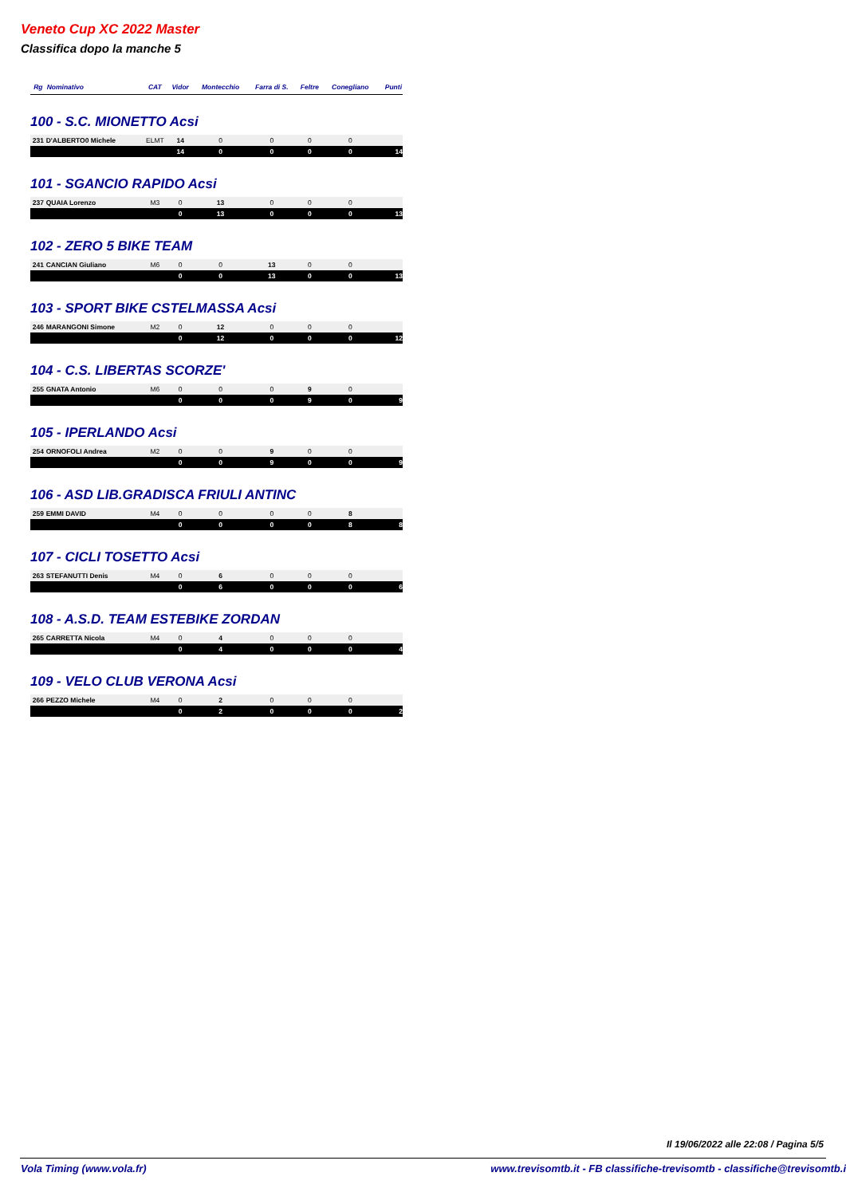Veneto Cup XC 2022 Master
Classifica dopo la manche 5
| Rg | Nominativo | CAT | Vidor | Montecchio | Farra di S. | Feltre | Conegliano | Punti |
| --- | --- | --- | --- | --- | --- | --- | --- | --- |
| 100 - S.C. MIONETTO Acsi | | | | | | | | |
| 231 | D'ALBERTO0 Michele | ELMT | 14 | 0 | 0 | 0 | 0 | |
| | | | 14 | 0 | 0 | 0 | 0 | 14 |
| 101 - SGANCIO RAPIDO Acsi | | | | | | | | |
| 237 | QUAIA Lorenzo | M3 | 0 | 13 | 0 | 0 | 0 | |
| | | | 0 | 13 | 0 | 0 | 0 | 13 |
| 102 - ZERO 5 BIKE TEAM | | | | | | | | |
| 241 | CANCIAN Giuliano | M6 | 0 | 0 | 13 | 0 | 0 | |
| | | | 0 | 0 | 13 | 0 | 0 | 13 |
| 103 - SPORT BIKE CSTELMASSA Acsi | | | | | | | | |
| 246 | MARANGONI Simone | M2 | 0 | 12 | 0 | 0 | 0 | |
| | | | 0 | 12 | 0 | 0 | 0 | 12 |
| 104 - C.S. LIBERTAS SCORZE' | | | | | | | | |
| 255 | GNATA Antonio | M6 | 0 | 0 | 0 | 9 | 0 | |
| | | | 0 | 0 | 0 | 9 | 0 | 9 |
| 105 - IPERLANDO Acsi | | | | | | | | |
| 254 | ORNOFOLI Andrea | M2 | 0 | 0 | 9 | 0 | 0 | |
| | | | 0 | 0 | 9 | 0 | 0 | 9 |
| 106 - ASD LIB.GRADISCA FRIULI ANTINC | | | | | | | | |
| 259 | EMMI DAVID | M4 | 0 | 0 | 0 | 0 | 8 | |
| | | | 0 | 0 | 0 | 0 | 8 | 8 |
| 107 - CICLI TOSETTO Acsi | | | | | | | | |
| 263 | STEFANUTTI Denis | M4 | 0 | 6 | 0 | 0 | 0 | |
| | | | 0 | 6 | 0 | 0 | 0 | 6 |
| 108 - A.S.D. TEAM ESTEBIKE ZORDAN | | | | | | | | |
| 265 | CARRETTA Nicola | M4 | 0 | 4 | 0 | 0 | 0 | |
| | | | 0 | 4 | 0 | 0 | 0 | 4 |
| 109 - VELO CLUB VERONA Acsi | | | | | | | | |
| 266 | PEZZO Michele | M4 | 0 | 2 | 0 | 0 | 0 | |
| | | | 0 | 2 | 0 | 0 | 0 | 2 |
Il 19/06/2022 alle 22:08 / Pagina 5/5
Vola Timing (www.vola.fr) www.trevisomtb.it - FB classifiche-trevisomtb - classifiche@trevisomtb.i